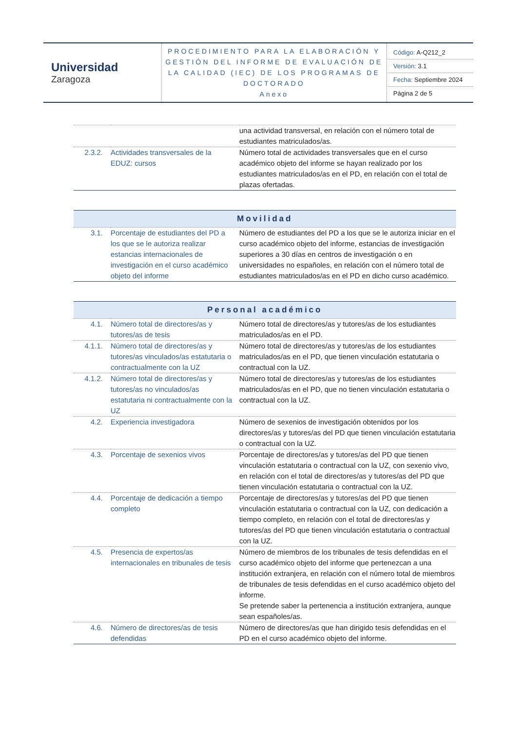| Universidad Zaragoza | PROCEDIMIENTO PARA LA ELABORACIÓN Y GESTIÓN DEL INFORME DE EVALUACIÓN DE LA CALIDAD (IEC) DE LOS PROGRAMAS DE DOCTORADO Anexo | Código: A-Q212_2 Versión: 3.1 Fecha: Septiembre 2024 Página 2 de 5 |
| | | una actividad transversal, en relación con el número total de estudiantes matriculados/as. |
| 2.3.2. | Actividades transversales de la EDUZ: cursos | Número total de actividades transversales que en el curso académico objeto del informe se hayan realizado por los estudiantes matriculados/as en el PD, en relación con el total de plazas ofertadas. |
| Movilidad | | |
| --- | --- | --- |
| 3.1. | Porcentaje de estudiantes del PD a los que se le autoriza realizar estancias internacionales de investigación en el curso académico objeto del informe | Número de estudiantes del PD a los que se le autoriza iniciar en el curso académico objeto del informe, estancias de investigación superiores a 30 días en centros de investigación o en universidades no españoles, en relación con el número total de estudiantes matriculados/as en el PD en dicho curso académico. |
| Personal académico | | |
| --- | --- | --- |
| 4.1. | Número total de directores/as y tutores/as de tesis | Número total de directores/as y tutores/as de los estudiantes matriculados/as en el PD. |
| 4.1.1. | Número total de directores/as y tutores/as vinculados/as estatutaria o contractualmente con la UZ | Número total de directores/as y tutores/as de los estudiantes matriculados/as en el PD, que tienen vinculación estatutaria o contractual con la UZ. |
| 4.1.2. | Número total de directores/as y tutores/as no vinculados/as estatutaria ni contractualmente con la UZ | Número total de directores/as y tutores/as de los estudiantes matriculados/as en el PD, que no tienen vinculación estatutaria o contractual con la UZ. |
| 4.2. | Experiencia investigadora | Número de sexenios de investigación obtenidos por los directores/as y tutores/as del PD que tienen vinculación estatutaria o contractual con la UZ. |
| 4.3. | Porcentaje de sexenios vivos | Porcentaje de directores/as y tutores/as del PD que tienen vinculación estatutaria o contractual con la UZ, con sexenio vivo, en relación con el total de directores/as y tutores/as del PD que tienen vinculación estatutaria o contractual con la UZ. |
| 4.4. | Porcentaje de dedicación a tiempo completo | Porcentaje de directores/as y tutores/as del PD que tienen vinculación estatutaria o contractual con la UZ, con dedicación a tiempo completo, en relación con el total de directores/as y tutores/as del PD que tienen vinculación estatutaria o contractual con la UZ. |
| 4.5. | Presencia de expertos/as internacionales en tribunales de tesis | Número de miembros de los tribunales de tesis defendidas en el curso académico objeto del informe que pertenezcan a una institución extranjera, en relación con el número total de miembros de tribunales de tesis defendidas en el curso académico objeto del informe. Se pretende saber la pertenencia a institución extranjera, aunque sean españoles/as. |
| 4.6. | Número de directores/as de tesis defendidas | Número de directores/as que han dirigido tesis defendidas en el PD en el curso académico objeto del informe. |